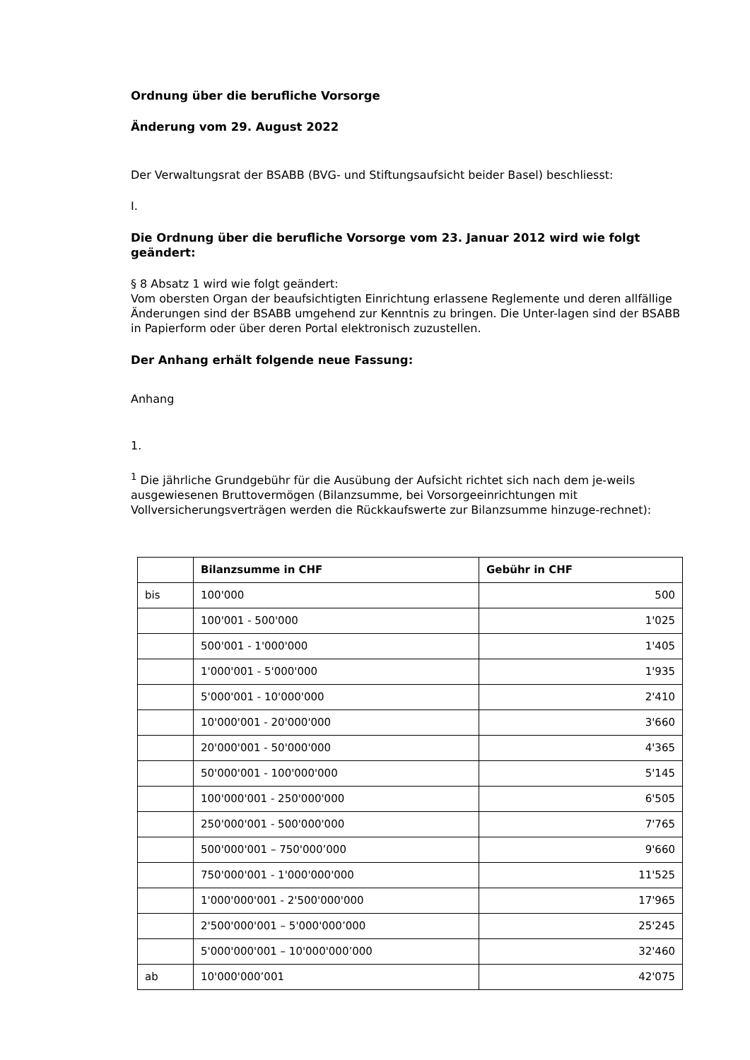Ordnung über die berufliche Vorsorge
Änderung vom 29. August 2022
Der Verwaltungsrat der BSABB (BVG- und Stiftungsaufsicht beider Basel) beschliesst:
I.
Die Ordnung über die berufliche Vorsorge vom 23. Januar 2012 wird wie folgt geändert:
§ 8 Absatz 1 wird wie folgt geändert:
Vom obersten Organ der beaufsichtigten Einrichtung erlassene Reglemente und deren allfällige Änderungen sind der BSABB umgehend zur Kenntnis zu bringen. Die Unter-lagen sind der BSABB in Papierform oder über deren Portal elektronisch zuzustellen.
Der Anhang erhält folgende neue Fassung:
Anhang
1.
<sup>1</sup> Die jährliche Grundgebühr für die Ausübung der Aufsicht richtet sich nach dem je-weils ausgewiesenen Bruttovermögen (Bilanzsumme, bei Vorsorgeeinrichtungen mit Vollversicherungsverträgen werden die Rückkaufswerte zur Bilanzsumme hinzuge-rechnet):
| | Bilanzsumme in CHF | Gebühr in CHF |
| --- | --- | --- |
| bis | 100'000 | 500 |
| | 100'001 - 500'000 | 1'025 |
| | 500'001 - 1'000'000 | 1'405 |
| | 1'000'001 - 5'000'000 | 1'935 |
| | 5'000'001 - 10'000'000 | 2'410 |
| | 10'000'001 - 20'000'000 | 3'660 |
| | 20'000'001 - 50'000'000 | 4'365 |
| | 50'000'001 - 100'000'000 | 5'145 |
| | 100'000'001 - 250'000'000 | 6'505 |
| | 250'000'001 - 500'000'000 | 7'765 |
| | 500'000'001 – 750'000’000 | 9'660 |
| | 750'000'001 - 1'000'000'000 | 11'525 |
| | 1'000'000'001 - 2'500'000'000 | 17'965 |
| | 2'500'000'001 – 5'000'000’000 | 25'245 |
| | 5'000'000'001 – 10'000'000’000 | 32'460 |
| ab | 10'000'000’001 | 42'075 |